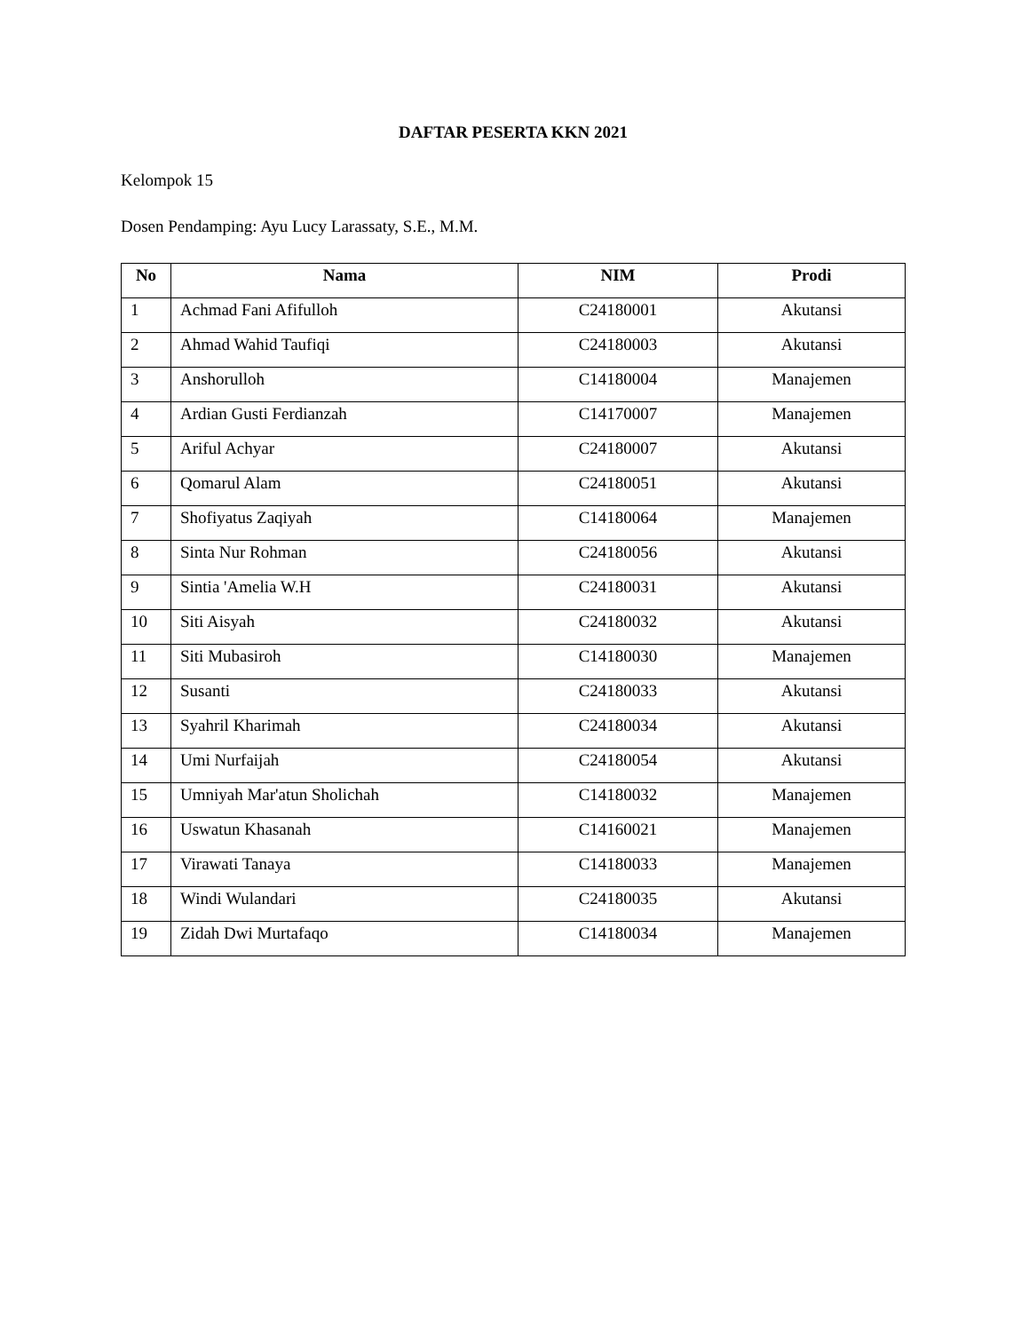DAFTAR PESERTA KKN 2021
Kelompok 15
Dosen Pendamping: Ayu Lucy Larassaty, S.E., M.M.
| No | Nama | NIM | Prodi |
| --- | --- | --- | --- |
| 1 | Achmad Fani Afifulloh | C24180001 | Akutansi |
| 2 | Ahmad Wahid Taufiqi | C24180003 | Akutansi |
| 3 | Anshorulloh | C14180004 | Manajemen |
| 4 | Ardian Gusti Ferdianzah | C14170007 | Manajemen |
| 5 | Ariful Achyar | C24180007 | Akutansi |
| 6 | Qomarul Alam | C24180051 | Akutansi |
| 7 | Shofiyatus Zaqiyah | C14180064 | Manajemen |
| 8 | Sinta Nur Rohman | C24180056 | Akutansi |
| 9 | Sintia 'Amelia W.H | C24180031 | Akutansi |
| 10 | Siti Aisyah | C24180032 | Akutansi |
| 11 | Siti Mubasiroh | C14180030 | Manajemen |
| 12 | Susanti | C24180033 | Akutansi |
| 13 | Syahril Kharimah | C24180034 | Akutansi |
| 14 | Umi Nurfaijah | C24180054 | Akutansi |
| 15 | Umniyah Mar'atun Sholichah | C14180032 | Manajemen |
| 16 | Uswatun Khasanah | C14160021 | Manajemen |
| 17 | Virawati Tanaya | C14180033 | Manajemen |
| 18 | Windi Wulandari | C24180035 | Akutansi |
| 19 | Zidah Dwi Murtafaqo | C14180034 | Manajemen |